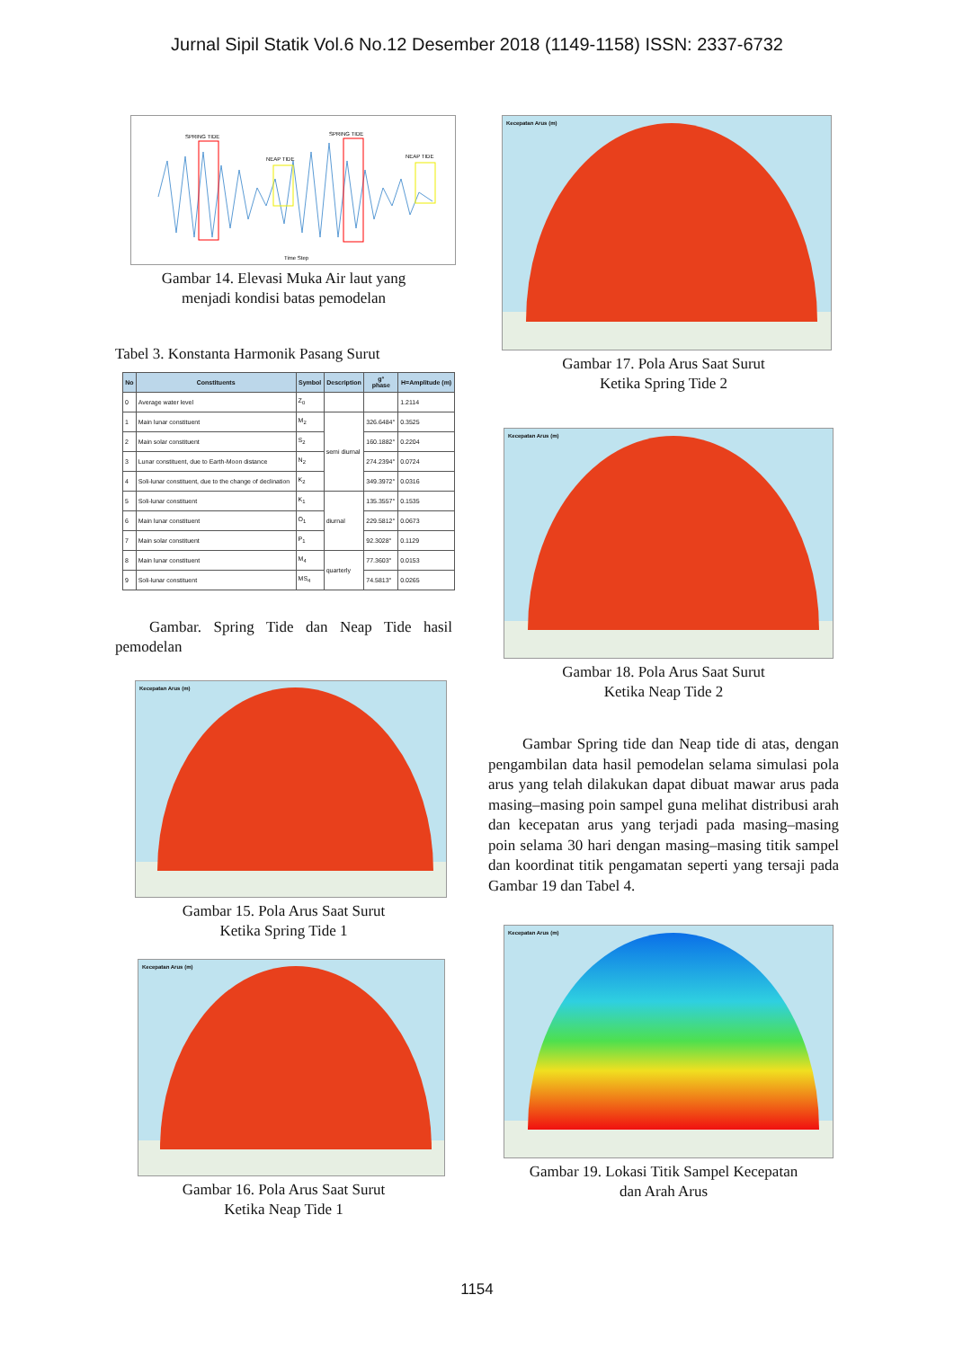Jurnal Sipil Statik Vol.6 No.12 Desember 2018 (1149-1158) ISSN: 2337-6732
SPRING TIDE
SPRING TIDE
NEAP TIDE
NEAP TIDE
Time Step
Gambar 14. Elevasi Muka Air laut yang
menjadi kondisi batas pemodelan
Tabel 3. Konstanta Harmonik Pasang Surut
| No | Constituents | Symbol | Description | g° phase | H=Amplitude (m) |
| --- | --- | --- | --- | --- | --- |
| 0 | Average water level | Z<sub>0</sub> | | | 1.2114 |
| 1 | Main lunar constituent | M<sub>2</sub> | semi diurnal | 326.6484° | 0.3525 |
| 2 | Main solar constituent | S<sub>2</sub> | | 160.1882° | 0.2204 |
| 3 | Lunar constituent, due to Earth-Moon distance | N<sub>2</sub> | | 274.2394° | 0.0724 |
| 4 | Soli-lunar constituent, due to the change of declination | K<sub>2</sub> | | 349.3972° | 0.0316 |
| 5 | Soli-lunar constituent | K<sub>1</sub> | diurnal | 135.3557° | 0.1535 |
| 6 | Main lunar constituent | O<sub>1</sub> | | 229.5812° | 0.0673 |
| 7 | Main solar constituent | P<sub>1</sub> | | 92.3028° | 0.1129 |
| 8 | Main lunar constituent | M<sub>4</sub> | quarterly | 77.3603° | 0.0153 |
| 9 | Soli-lunar constituent | MS<sub>4</sub> | | 74.5813° | 0.0265 |
Gambar. Spring Tide dan Neap Tide hasil pemodelan
Kecepatan Arus (m)
Gambar 15. Pola Arus Saat Surut
Ketika Spring Tide 1
Kecepatan Arus (m)
Gambar 16. Pola Arus Saat Surut
Ketika Neap Tide 1
Kecepatan Arus (m)
Gambar 17. Pola Arus Saat Surut
Ketika Spring Tide 2
Kecepatan Arus (m)
Gambar 18. Pola Arus Saat Surut
Ketika Neap Tide 2
Gambar Spring tide dan Neap tide di atas, dengan pengambilan data hasil pemodelan selama simulasi pola arus yang telah dilakukan dapat dibuat mawar arus pada masing–masing poin sampel guna melihat distribusi arah dan kecepatan arus yang terjadi pada masing–masing poin selama 30 hari dengan masing–masing titik sampel dan koordinat titik pengamatan seperti yang tersaji pada Gambar 19 dan Tabel 4.
Kecepatan Arus (m)
Gambar 19. Lokasi Titik Sampel Kecepatan
dan Arah Arus
1154